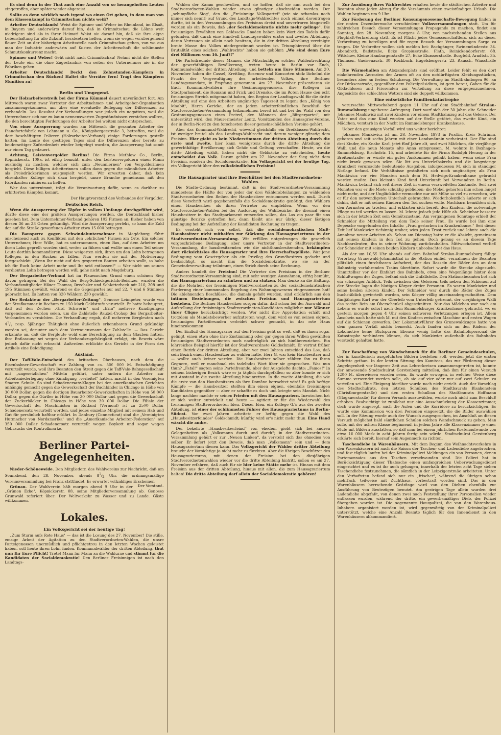Es sind denn in der That auch eine Anzahl von so herangeholten Leuten eingetroffen, aber später wieder abgereist.
Sollte es denn wirklich noch irgend wo einen Ort geben, in dem man von dem Klassenkampf in Crimmitschau nichts weiß?
Arbeiter Deutschlands! Weist die Spinner und Weber im Rheinland, im Elsaß, in Bayern und anderwärts darauf hin, daß in Crimmitschau die Löhne weit niedrigere sind als in ihrer Heimat! Weist sie darauf hin, daß sie ihre eigne Lebenshaltung für alle Zukunft herabsetzen helfen, wenn sie wegen vorübergehend flauer Zeit an der bisherigen Arbeitsstelle nach Crimmitschau gehen, von wo aus man der Industrie anderwärts auf Kosten der Arbeiterschaft die schlimmste Schmutzkonkurrenz macht.
Spinner und Weber! Geht nicht nach Crimmitschau! Nehmt nicht die Stellen der Leute ein, die ohne Zugeständnis von seiten der Unternehmer nie in die Fabriken gehen.
Arbeiter Deutschlands! Deckt den Zehnstunden-Kämpfern in Crimmitschau den Rücken! Haltet die Verräter fern! Tragt den Kämpfern Munition zu!
Berlin und Umgegend.
Der Holzarbeiterstreik bei der Firma Kümmel dauert unverändert fort. Am Mittwoch waren zwar Vertreter der Arbeitnehmer- und Arbeitgeber-Organisation zusammengekommen, um über eine eventuelle Beilegung der Differenzen zu verhandeln. Das Resultat der Verhandlungen war jedoch ein negatives, weil die Unternehmer sich nur zu kaum nennenswerten Zugeständnissen verstehen wollten, die den berechtigten Forderungen der Arbeiter bei weitem nicht entsprachen.
Von einer Aussperrung wurden am Mittwoch die gesamten Arbeiter der Pianofortefabrik von Lehmann u. Co., Königsbergerstraße 3, betroffen, weil die dort beschäftigten Polierer (Holzarbeiter-Verband) einige Forderungen gestellt hatten. Im Laufe des gestrigen Tages sind die Differenzen aber bereits zu beiderseitiger Zufriedenheit wieder beigelegt worden, die Aussperrung hat somit nur einen Tag gedauert.
Achtung, Leistenvergolder Berlins! Die Firma Methlow Co., Berlin, Köpnickerstr. 109a, ist eifrig bemüht, unter den Leistenvergoldern einen Mann ausfindig zu machen, welcher sich zum „Neuanlernen" von Vergolderinnen hergiebt. Diese billigen Arbeiterinnen sollen dann gegen die männlichen Arbeiter als Preisdrückerinnen ausgespielt werden. Wir erwarten daher, daß kein ehrenhafter Kollege sich dazu hergiebt, unsre Branche gemeinsam mit den Fabrikanten ruinieren zu helfen.
Wer das unternimmt, trägt die Verantwortung dafür, wenn es darüber zu erbitterten Kämpfen kommt.
Der Hauptvorstand des Verbandes der Vergolder.
Deutsches Reich.
Wenn die Aussperrung der Töpfer in vollem Umfange durchgeführt wird, dürfte diese eine der größten Aussperrungen werden, die Deutschland bisher gesehen hat. Dem Unternehmer-Verband gehören 102 Firmen an. Bisher haben von diesen 36 an 23 Orten gekündigt. Wird die Aussperrung perfekt, so kann die Zahl der auf die Straße geworfenen Arbeiter etwa 15 000 betragen.
Die Bausperre gegen Schwindelunternehmer in Magdeburg führt anscheinend auch zu Konflikten mit den „ehrlichen" Firmen am Orte. Ein solcher Unternehmer, Herr Wille, hat es unternommen, einen Bau, auf dem Arbeiter um ihren Lohn geprellt worden sind, weiter zu führen und wollte nun einen Teil seiner Leute dorthin kommandieren. Diese weigerten sich, ihren um den Lohn betrogenen Kollegen in den Rücken zu fallen. Nun werden sie mit der Motivierung fortgeschickt: „Wenn Ihr nicht auf den gesperrten Bauten arbeiten wollt, so habe ich für Euch keine Arbeit mehr und Ihr seid entlassen!" — Wer nicht um seinen verdienten Lohn betrogen werden will, gehe nicht nach Magdeburg.
Der Bergarbeiter-Verband hat im Plauenschen Grund einen schönen Sieg davon getragen. Bei der Wahl der Berg-Schiedsgerichts-Beisitzer wurden die Verbandsmitglieder Häuer Thomas, Drechsler und Schlotterbeck mit 210, 208 und 195 Stimmen gewählt, während es die Gegenpartei nur auf 22, 7 und 6 Stimmen gebracht hat. Es hatten von 320 Wählern 230 gewählt.
Der Redakteur der „Bergarbeiter-Zeitung", Genosse Leimpeter, wurde von der Strafkammer in Bochum zu 150 Mark Geldstrafe verurteilt. Er hatte behauptet, daß auf den Zechen „Graf Schwerin" und „Erin" mehrere Kündigungen vorgenommen worden seien, um die Zahlstelle Rauxel-Crohop des Bergarbeiter-Verbandes zu vernichten. Die Verhandlung ergab, daß mehreren Bergleuten nach 41/2 resp. 5jähriger Thätigkeit ohne äußerlich erkennbaren Grund gekündigt worden sei, darunter auch dem Vertrauensmann der Zahlstelle. — Das Gericht erkannte an, daß die Bergleute wohl eine Berechtigung zu dem Glauben hätten, ihre Entlassung sei wegen der Verbandszugehörigkeit erfolgt, ein Beweis wäre jedoch dafür nicht erbracht. Außerdem erblickte das Gericht in der Form des Artikels eine Beleidigung.
Ausland.
Der Taff-Vale-Entscheid des britischen Oberhauses, nach dem die Eisenbahner-Gewerkschaft zur Zahlung von ca. 500 000 M. Entschädigung verurteilt wurde, weil ihre Beamten den Streit gegen die Taff-Vale-Bahngesellschaft mit „ungesetzlichen" Mitteln geführt, unter andern die Arbeiter zur Arbeitsniederlegung ohne Kündigung „verleitet" hätten, macht in den Vereinigten Staaten Schule. So sind Schadenersatz-Klagen bei den amerikanischen Gerichten anhängig gemacht gegen die Gewerkschaft der Buchbinder in Chicago in Höhe von 30 000 Dollar, gegen die dortigen Bauarbeiter-Gewerkschaften in Höhe von 50 000 Dollar, gegen die Gürtler in Höhe von 30 000 Dollar und gegen die Gewerkschaft der Zuckerbäcker in Chicago in Höhe von 20 000 Dollar. Die Filiale der Gewerkschaft der Maschinisten in Rutland (Vermont) ist zu 2500 Dollar Schadenersatz verurteilt worden, und jedes einzelne Mitglied mit seinem Hab und Gut für persönlich haftbar erklärt. In Danbury (Connecticut) sind die „Vereinigten Hutmacher von Nordamerika" und die „Amerikanische Arbeiter-Federation" auf 350 000 Dollar Schadenersatz verurteilt wegen Boykott und sogar wegen Gebrauchs der Kontrollmarke.
Berliner Partei-Angelegenheiten.
Nieder-Schöneweide. Den Mitgliedern des Wahlvereins zur Nachricht, daß am Sonnabend, den 28. November, abends 81/2 Uhr, die ordnungsmäßige Vereinsversammlung bei Franz stattfindet. Es erwartet vollzähliges Erscheinen Der Vorstand.
Grünau. Der Wahlverein hält morgen abend 9 Uhr in der „Grünen Ecke", Köpnickerstr. 88, seine Mitgliederversammlung ab. Genosse Grunwald referiert über: Der Weltverkehr zu Wasser und zu Lande. Gäste willkommen.
Lokales.
Ein Volksgericht sei der heutige Tag!
„Zum Sturm aufs Rote Haus" — das ist die Losung des 27. November! Die stille, emsige Arbeit der Agitation zu den Stadtverordneten-Wahlen, die unsre Parteigenossen unermüdlich und pflichtgetreu in den letzten Wochen geleistet haben, soll heute ihren Lohn finden. Kommunalwähler der dritten Abteilung, thut nun Ihr Eure Pflicht! Tretet Mann für Mann an die Wahlurne und stimmt für die Kandidaten der Socialdemokratie! Den Berliner Freisinnigen ist nach den Landtags-
Wahlen der Kamm geschwollen, und sie hoffen, daß sie nun auch bei den Stadtverordneten-Wahlen wieder etwas günstiger abschneiden werden. Der „schimpfliche Sieg", den die „Freisinnige Volkspartei" (wie sie schamlos noch immer sich nennt) auf Grund des Landtags-Wahlrechtes noch einmal davontragen durfte, ist in den Versammlungen des Freisinns dreist und unverfroren hingestellt worden als ein Beweis, daß „der Socialdemokratie nichts mehr gelinge". Die freisinnigen Erwählten von Geldsacks Gnaden haben kein Wort des Tadels dafür gefunden, daß durch eine Handvoll Landtagswähler erster und zweiter Abteilung, deren Vertrauen sie allein noch besitzen, die in der dritten Abteilung vereinigte breite Masse des Volkes niedergestimmt worden ist. Triumphierend über die Brutalität eines solchen „Wahlrechts" haben sie gehöhnt: „Wo sind denn Eure drei Millionen vom 16. Juni?!"
Die Parteifreunde dieser Männer, die Mitschuldigen solcher Wahlentrechtung der gewerbthätigen Bevölkerung, treten heute in Berlin vor Euch, Kommunalwähler der dritten Abteilung, und betteln um Eure Stimmen. Am 20. November haben die Cassel, Kreitling, Rosenow und Konsorten stolz lächelnd die Frucht der Vergewaltigung des arbeitenden Volkes, ihre Berliner Landtagsmandate, in Empfang genommen. Am 27. November präsentieren sie Euch Kommunalwählern ihre Gesinnungsgenossen, ihre Kollegen im Stadtparlament, die Homann und Frick und Drenske, die im Roten Hause den echt freisinnigen Streich mitgemacht haben, den Beginn der Landtagswahl für die dritte Abteilung auf eine den Arbeitern ungünstige Tageszeit zu legen; den „König von Moabit", Herrn Gericke, der an jedem arbeiterfeindlichen Beschluß der Stadtverordneten-Versammlung teilzunehmen bereit ist und bei der Wahl von den Gesinnungsgenossen eines Pretzel, den Männern der „Bürgerpartei", mit unterstützt wird; den Maurermeister Lentz, Vorsitzenden des Hausagrier-Vereins, der in Berlin-Nord zu den forschesten dieser gemeinschädlichen Vereine gehört.
Aber das Kommunal-Wahlrecht, wiewohl gleichfalls ein Dreiklassen-Wahlrecht, ist weniger brutal als das Landtags-Wahlrecht und darum weniger günstig dem Freisinn. Hier giebt es kein Niederstimmen der dritten Abteilung durch die erste und zweite, hier kann wenigstens durch die dritte Abteilung die gewerbthätige Bevölkerung sich Gehör und Geltung verschaffen. Heute, wo die dritte Abteilung wählt, haben nicht die Geldsäcke zu entscheiden, heute entscheidet das Volk. Darum gehört am 27. November der Sieg nicht dem Freisinn, sondern der Socialdemokratie. Ein Volksgericht sei der heutige Tag, ein Volksgericht über den volksfeindlichen Freisinn!
Die Hausagrarier und ihre Beschützer bei den Stadtverordneten-Wahlen.
Die Städte-Ordnung bestimmt, daß in der Stadtverordneten-Versammlung mindestens die Hälfte der von jeder der drei Wählerabteilungen zu wählenden Stadtverordneten den Reihen der Hausbesitzer entnommen werden muß. Durch diese Vorschrift wird gegebenenfalls die Socialdemokratie genötigt, den Wählern einen Hausbesitzer als ihren Vertreter zu empfehlen. Wenn vor den Stadtverordneten-Wahlen bei der Auslosung der Wahlbezirke, die diesmal einen Hausbesitzer in das Stadtparlament entsenden sollen, das Los ein paar für uns günstige Bezirke getroffen hat, dann bleibt uns nur übrig, dieser lästigen Bedingung bei der Aufstellung der Kandidaten Rechnung zu tragen.
Es versteht sich von selbst, daß die socialdemokratischen Muß-Hausbesitzer nicht mithelfen zur Stärkung des Hausagrariertums in der Stadtverordneten-Versammlung. Wir erfüllen notgedrungen die gesetzlich vorgeschriebene Bedingung, aber unsre Vertreter in der Stadtverordneten-Versammlung, die hausbesitzenden wie die nichthausbesitzenden, bekämpfen dort rücksichtslos die Hausagrarier und ihre Herrschaftsgelüste. War jene Bedingung vom Gesetzgeber als ein Privileg des Grundbesitzes gedacht und beabsichtigt, so macht ihm die Socialdemokratie, wo sie an der Gemeindeverwaltung teilnimmt, einen Strich durch seine Rechnung.
Anders handelt der Freisinn! Die Vertreter des Freisinns in der Berliner Stadtverordneten-Versammlung sind, mit sehr wenigen Ausnahmen, eifrig bemüht, das Hausagrariertum zu schützen und zu stützen. Man denke an die Haltung, die die Mehrheit der freisinnigen Stadtverordneten zu der socialdemokratischen Forderung einer kommunalen Regelung des Wohnungswesens eingenommen hat! Die ablehnenden Beschlüsse, die damals gefaßt wurden, sind erklärlich aus den intimen Beziehungen, die zwischen Freisinn und Hausagrariertum bestehen. Die Berliner Hausbesitzer sorgen dafür, daß schon bei der Auswahl und Aufstellung der freisinnigen Stadtverordneten-Kandidaten möglichst nur Männer ihrer Clique berücksichtigt werden. Wer nicht ihre Approbation erhält und trotzdem als Mandatsbewerber aufzutreten wagt, dem wird es von seinen eignen, freisinnigen Parteifreunden verleidet schwer gemacht, in das rote Haus hineinzukommen.
Der Einfluß der Hausagrarier auf den Freisinn geht so weit, daß es ihnen sogar gelingt, einen etwa ohne ihre Zustimmung oder gar gegen ihren Willen gewählten freisinnigen Stadtverordneten noch nachträglich zu sich hinüberzuziehen. Ein lehrreiches Beispiel hierfür ist der Stadtverordnete Goldschmidt. Er vertrat früher einen Bezirk der dritten Abteilung, aber vor zwei Jahren entschied das Los, daß sein Bezirk einen Hausbesitzer zu wählen hatte. Herr G. war kein Hausbesitzer und — wollte auch keiner werden. Die Hausbesitzer selber zählten ihn zu ihren Gegnern, weil er manchmal ein tadelndes Wort über sie gesprochen. Was nun thun? „Fatal!" sagten seine Parteifreunde, aber der Ausgelofte dachte: „Famos!" In seinem bisherigen Bezirk wäre er ja täglich durchgefallen; so aber konnte er sich mit Anstand in die zweite Abteilung hineinretten. In die zweite Abteilung, die wie die erste von den Hausbesitzern als ihre Domäne betrachtet wird! Es gab heftige Kämpfe — die Hausbesitzer stellten ihm einen eignen, ebenfalls freisinnigen Kandidaten gegenüber — aber er schaffte es doch und kriegte sein Mandat. Nicht lange nachher machte er seinen Frieden mit den Hausagrariern. Inzwischen hat er sich weiter entwickelt und heute — agitiert er für die Wiederwahl des freisinnigen Stadtverordneten Iden. Dieser Iden, ein Kollege G.'s aus der zweiten Abteilung, ist einer der schlimmsten Führer des Hausagrariertums in Berlin-Südost. Vor zwei Jahren arbeitete er heftig gegen die Wahl des „Hausbesitzerfeindes" Goldschmidt; künftig wird er's nicht mehr thun. Eine Hand wäscht die andre.
Der bekehrte „Hausbesitzerfeind" von ehedem giebt sich bei andren Gelegenheiten als „Volksmann durch und durch"; in der Stadtverordneten-Versammlung gehört er zur „Neuen Linken", da versteht sich das ohnedies von selber. Er liefert jetzt den Beweis, daß man „Volksmann" sein und — dem Hausagrariertum dienen kann. Das Volksgericht der Wähler dritter Abteilung braucht der Vorsichtige ja nicht mehr zu fürchten. Aber die übrigen Beschützer des Hausagrariertums, mit denen der Freisinn bei den diesjährigen Stadtverordnetenwahlen wieder vor die dritte Abteilung hintritt, sollen es am 27. November erfahren, daß auch für sie hier keine Stätte mehr ist. Hinaus mit dem Freisinn aus der dritten Abteilung, hinaus mit allen, die zum Hausagrariertum halten! Die dritte Abteilung darf allein der Socialdemokratie gehören!
Zur Ausübung ihres Wahlrechtes erhalten heute die städtischen Arbeiter und Beamten ohne jeden Abzug für die Versäumnis einen zweistündigen Urlaub. Die Wahlen beginnen um 9 Uhr.
Zur Förderung der Berliner Konsumgenossenschafts-Bewegung finden in der ersten Dezemberwoche verschiedene Volksversammlungen statt. Um für zahlreichen Besuch dieser Versammlungen Propaganda zu machen, findet am Sonntag, den 28. November, morgens 8 Uhr, von nachstehenden Stellen aus Flugblatt-Verbreitung statt. Es ist Pflicht jedes Genossenschaftlers, sich an dieser Verbreitung zu beteiligen und für regen Besuch der Versammlungen Sorge zu tragen. Die Verbreiter wollen sich melden bei: Bachgänger, Swinemünderstr. 34. Abendroth, Badstraße, Ecke Gropiusstraße. Plath, Reinickendorferstr. 68. Wittchow, Kleine Hamburgerstraße 27, Ecke Elsasserstraße. Borgfeld, Arndtstr. 35. Thomsen, Gneisenaustr. 30. Rechbach, Hagelsbergerstr. 23. Rausch, Winsstraße 12.
Die Wärmehallen am Alexanderplatz sind eröffnet. Leider fehlt es den dort einkehrenden Aermsten der Armen oft an den notdürftigsten Kleidungsstücken, besonders aber an festem Schuhzeug. Die Verwaltung im Stadtbahnbogen 96, an der Dirksenstraße, gegenüber dem Polizeipräsidium, ist gern bereit, Gaben für die Obdachlosen und Frierenden zur Verteilung an diese entgegenzunehmen. Angesichts des schlechten Wetters sind sie doppelt willkommen.
Eine entsetzliche Familienkatastrophe
verursachte Mittwochabend gegen 11 Uhr auf dem Stadtbahnhof Stralau-Rummelsburg ungeheure Aufregung. Dort warf sich der 30 Jahre alte Schneider Johannes Mankiwicz mit zwei Kindern vor einem Stadtbahnzug auf das Geleise. Der Vater und das eine Kind wurden auf der Stelle getötet, das zweite Kind, ein Mädchen, verstarb in der Nacht im Rummelsburger Krankenhause.
Ueber den grausigen Vorfall wird uns weiter berichtet:
Johannes Mankiwicz ist am 28. November 1873 in Poaltin, Kreis Schrimm, geboren und seit sechs Jahren mit einer Landsmännin verheiratet. Der Ehe sind drei Kinder, ein Knabe Karl, jetzt fünf Jahre alt, und zwei Mädchen, die vierjährige Walli und die neun Monate alte Anna entsprossen. M. wohnte in Boxhagen-Rummelsburg, Bischofstr. 15, und arbeitete für die Firma Rudolph Herzog in der Breitenstraße; er würde ein gutes Auskommen gehabt haben, wenn seine Frau nicht krank gewesen wäre. Sie litt am Unterleibskrebs und die langwierige Krankheit verursachte bedeutende Ausgaben, infolgedessen M. sich in ständiger Notlage befand. Die Verhältnisse gestalteten sich noch ungünstiger, als Frau Mankiwicz vor vier Monaten nach dem St. Hedwigs-Krankenhause gebracht werden mußte. Das kleinste Kind fand Unterkunft bei Verwandten in Berlin. Mankiwicz befand sich seit dieser Zeit in einem verzweifelten Zustande. Seit zwei Monaten war er die Miete schuldig geblieben; die Möbel gehörten ihm schon längst nicht mehr, und der Unglückliche vermochte nur mit Mühe so viel zu erwerben, wie er für den notwendigsten Unterhalt gebrauchte. Wiederholentlich äußerte er sich dahin, daß er mit seinen Kindern den Tod suchen wolle. Nachbarn bemühten sich, den Aermsten zu trösten, und erklärten sich bereit, den Kindern die notwendige Pflege zu teil werden zu lassen. M. lehnte jedoch jede Hilfe ab. Scheinbar besserte sich in der letzten Zeit sein Gemütszustand. Am vergangenen Sonntage erhielt der Schneider die Mitteilung von dem Tode seiner Frau. Es wurde bei ihm eine Depesche vorgefunden des Inhalts: „Frau gestorben im Krankenhause." Seit dieser Zeit lief Mankiwicz tiefsinnig umher, wies jeden Trost zurück und lehnte auch die Annahme neuer Arbeiten ab. Schon am Dienstag hatte er die Absicht, gemeinsam mit seinen Kindern in den Tod zu gehen. Doch gelang es an diesem Tage Nachbarsleuten, ihn in seiner Wohnung zurückzuhalten. Mittwochabend verließ der Schneider mit seinen beiden Kindern unbeobachtet das Haus.
Als der um 10,55 Uhr abends auf dem Bahnhof Stralau-Rummelsburg fällige Vorortzug Grunewald-Johannisthal in die Station einlief, vernahmen die Beamten plötzlich einen furchtbaren Aufschrei, der das Rasseln der Räder des an dem Bahnsteig vorfahrenden Trains übertönte. Sofort wurde die Strecke abgesucht. Unmittelbar vor der Einfahrt des Bahnhofs, etwa eine Wagenlänge hinter dem Schlußwagen des Zuges, befand sich die Unfallstelle. Den Stationsbeamten bot sich ein schauriger Anblick. Teils zwischen den Geleisen, teils neben den Schienen auf der Strecke lagen die blutigen Körper dreier Personen. Es waren Mankiwicz und seine beiden älteren Kinder. Der Schneider war durch die Räder des Zuges buchstäblich gevierteilt worden, sein Körper völlig auseinandergeschnitten. Dem fünfjährigen Karl war der Oberleib vom Unterleib getrennt, der vierjährigen Walli das rechte Bein am Oberschenkel abgeschnitten. Nur das Mädchen war noch am Leben; es wurde sofort nach dem Rummelsburger Krankenhause gebracht, wo es gestern morgen gegen 4 Uhr seinen schweren Verletzungen erlegen ist. Allem Anschein nach hatte sich M. mit den Kindern zwischen Maschine und ersten Wagen auf die Schienen geworfen. Der Lokomotivführer des Grunewaldzuges hatte von dem ganzen Vorfall nichts bemerkt. Auch fanden sich an den Rädern der Lokomotive keine Blutspuren. Ebenso wenig hatte das Bahnhofspersonal die Katastrophe verhindern können, da sich Mankiwicz außerhalb des Bahnhofes versteckt gehalten hatte.
Zur Beschaffung von Wandschmuck für die Berliner Gemeindeschulen, der in künstlerisch ausgeführten Bildern bestehen soll, werden jetzt die ersten Schritte gethan. In der letzten Sitzung des Komitees, das zur Förderung dieser Angelegenheit vor längerer Zeit aus Lehrerkreisen zusammengetreten ist, konnte der anwesende Stadtschulrat Gerstenberg mitteilen, daß ihm für einen Versuch 1200 M. überwiesen worden seien. Es wurde erwogen, in welcher Weise diese Summe verwendet werden solle, ob sie auf vier oder nur auf zwei Schulen zu verteilen sei. Eine Einigung hierüber wurde noch nicht erzielt. Auch der Vorschlag des Stadtschulrats, den letzten Schulbau des Stadtbaurats Blankenstein (Christburgerstraße) und den ersten Schulbau des Stadtbaurats Hoffmann (Glogauerstraße) für diesen Versuch auszuwählen, wurde noch nicht zum Beschluß erhoben. Beabsichtigt ist zunächst nur eine Ausschmückung der Klassenzimmer, doch wurde angeregt, auch die Aulen und die Korridore zu berücksichtigen. Es wurde eine Kommission von drei Personen eingesetzt, die die Bilder auswählen soll. In der Sitzung wurde auch der Wunsch ausgesprochen, im Anschluß an diesen Versuch möglichst bald sämtlichen Schulen solchen Wandschmuck zu geben. Man solle, mit der achten Klasse beginnend, in jedem Jahre alle Klassenzimmer je einer Stufe mit Bildern ausstatten, so daß man bei einem jährlichen Kostenaufwande von etwa 10 000 Mark in acht Jahren fertig sein würde. Stadtschulrat Gerstenberg erklärte sich bereit, hierauf sein Augenmerk zu richten.
Taschendiebe in Warenhäusern. Mit dem Beginn des Weihnachtsverkehrs in den Warenhäusern ist auch die Saison der Taschen- und Ladendiebe angebrochen, und fast täglich laufen bei der Kriminalpolizei Meldungen ein von Personen, denen Portemonnaies aus den Taschen verschwunden sind. Die Polizei hat in Berücksichtigung dieser Thatsache einen umfangreichen Ueberwachungsdienst eingerichtet und es ist ihr auch gelungen, innerhalb der letzten acht Tage sieben Taschendiebe festzunehmen, die sämtlich in der Leipzigerstraße arbeiteten. Unter den Verhafteten befand sich nur ein „frischer", während die übrigen schon mehrfach, teilweise mit Zuchthaus, vorbestraft worden sind. Das in den Warenhäusern herrschende Gedränge wird von den Dieben ebenfalls zur Ausführung von Beutezügen benutzt. Am gestrigen Tage allein wurden drei Ladendiebe abgefaßt, von denen zwei nach Feststellung ihrer Personalien wieder entlassen wurden, während der dritte, ein gewerbsmäßiger Dieb, der Polizei übergeben worden ist. Die sogenannte Hauspolizei, die von den Warenhaus-Inhabern organisiert worden ist, wird gegenwärtig von der Kriminalpolizei unterstützt, welche eine Anzahl Beamte täglich für den Innendienst in den Warenhäusern abkommandiert.